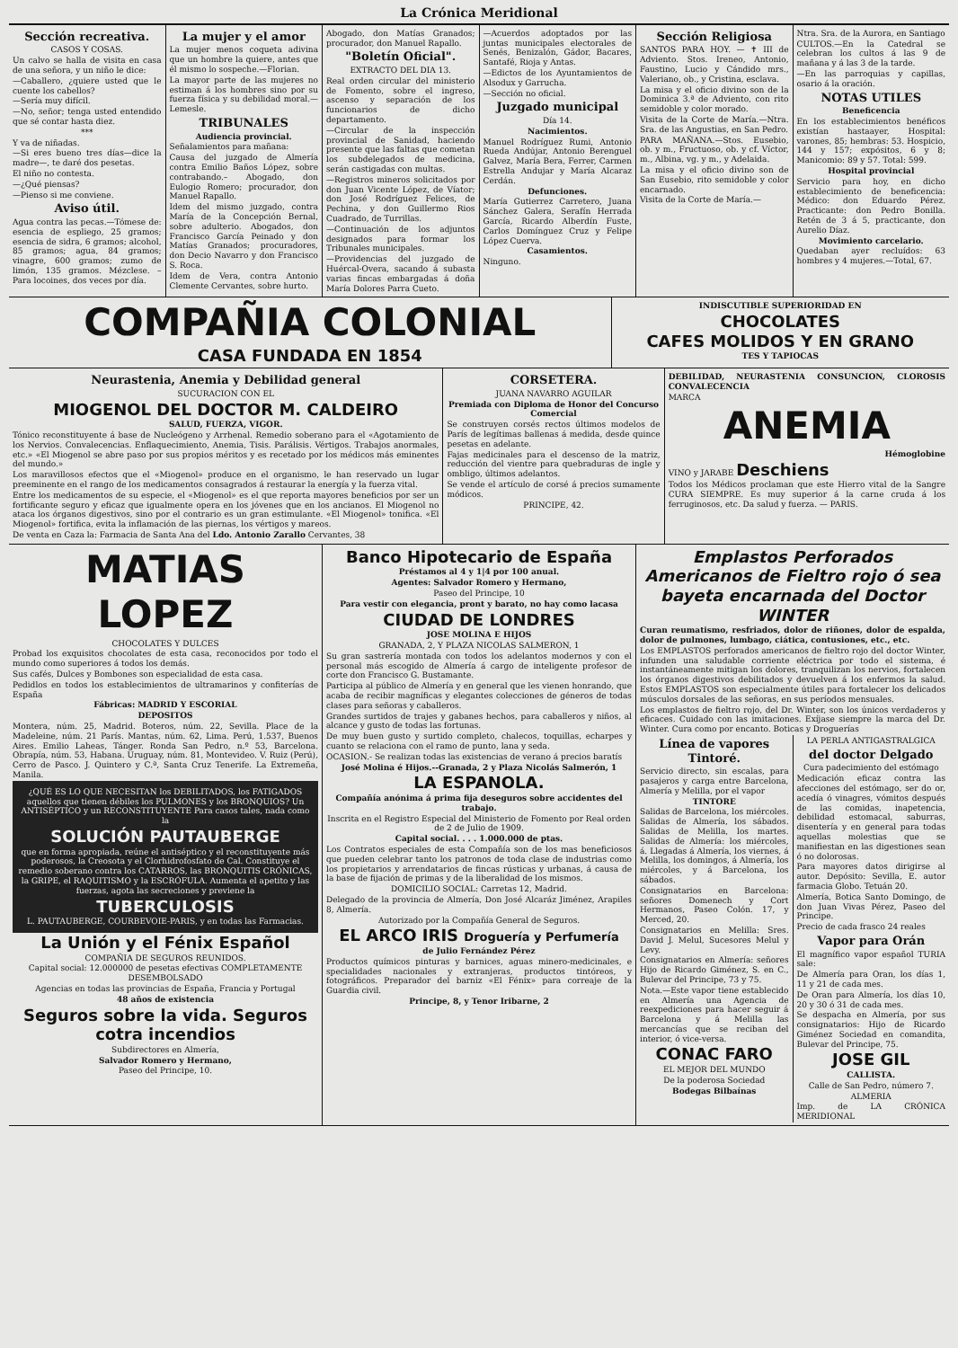La Crónica Meridional
Sección recreativa.
CASOS Y COSAS.
Un calvo se halla de visita en casa de una señora, y un niño le dice:
—Caballero, ¿quiere usted que le cuente los cabellos?
—Sería muy difícil.
—No, señor; tenga usted entendido que sé contar hasta diez.
***
Y va de niñadas.
—Si eres bueno tres días—dice la madre—, te daré dos pesetas.
El niño no contesta.
—¿Qué piensas?
—Pienso si me conviene.
Aviso útil.
Agua contra las pecas.—Tómese de: esencia de espliego, 25 gramos; esencia de sidra, 6 gramos; alcohol, 85 gramos; agua, 84 gramos; vinagre, 600 gramos; zumo de limón, 135 gramos. Mézclese. – Para locoines, dos veces por día.
La mujer y el amor
La mujer menos coqueta adivina que un hombre la quiere, antes que él mismo lo sospeche.—Florian.
La mayor parte de las mujeres no estiman á los hombres sino por su fuerza física y su debilidad moral.—Lemesle.
TRIBUNALES
Audiencia provincial.
Señalamientos para mañana:
Causa del juzgado de Almería contra Emilio Baños López, sobre contrabando.– Abogado, don Eulogio Romero; procurador, don Manuel Rapallo.
Idem del mismo juzgado, contra María de la Concepción Bernal, sobre adulterio. Abogados, don Francisco García Peinado y don Matías Granados; procuradores, don Decio Navarro y don Francisco S. Roca.
Idem de Vera, contra Antonio Clemente Cervantes, sobre hurto.
Abogado, don Matías Granados; procurador, don Manuel Rapallo.
"Boletín Oficial".
EXTRACTO DEL DIA 13.
Real orden circular del ministerio de Fomento, sobre el ingreso, ascenso y separación de los funcionarios de dicho departamento.
—Circular de la inspección provincial de Sanidad, haciendo presente que las faltas que cometan los subdelegados de medicina, serán castigadas con multas.
—Registros mineros solicitados por don Juan Vicente López, de Víator; don José Rodríguez Felices, de Pechina, y don Guillermo Rios Cuadrado, de Turrillas.
—Continuación de los adjuntos designados para formar los Tribunales municipales.
—Providencias del juzgado de Huércal-Overa, sacando á subasta varias fincas embargadas á doña María Dolores Parra Cueto.
—Acuerdos adoptados por las juntas municipales electorales de Senés, Benizalón, Gádor, Bacares, Santafé, Rioja y Antas.
—Edictos de los Ayuntamientos de Alsodux y Garrucha.
—Sección no oficial.
Juzgado municipal
Día 14.
Nacimientos.
Manuel Rodríguez Rumi, Antonio Rueda Andújar, Antonio Berenguel Galvez, María Bera, Ferrer, Carmen Estrella Andujar y María Alcaraz Cerdán.
Defunciones.
María Gutierrez Carretero, Juana Sánchez Galera, Serafín Herrada García, Ricardo Alberdín Fuste, Carlos Domínguez Cruz y Felipe López Cuerva.
Casamientos.
Ninguno.
Sección Religiosa
SANTOS PARA HOY. — ✝ III de Adviento. Stos. Ireneo, Antonio, Faustino, Lucio y Cándido mrs., Valeriano, ob., y Cristina, esclava.
La misa y el oficio divino son de la Dominica 3.ª de Adviento, con rito semidoble y color morado.
Visita de la Corte de María.—Ntra. Sra. de las Angustias, en San Pedro.
PARA MAÑANA.—Stos. Eusebio, ob. y m., Fructuoso, ob. y cf. Víctor, m., Albina, vg. y m., y Adelaida.
La misa y el oficio divino son de San Eusebio, rito semidoble y color encarnado.
Visita de la Corte de María.—
Ntra. Sra. de la Aurora, en Santiago
CULTOS.—En la Catedral se celebran los cultos á las 9 de mañana y á las 3 de la tarde.
—En las parroquias y capillas, osario á la oración.
NOTAS UTILES
Beneficencia
En los establecimientos benéficos existían hastaayer, Hospital: varones, 85; hembras: 53. Hospicio, 144 y 157; expósitos, 6 y 8; Manicomio: 89 y 57. Total: 599.
Hospital provincial
Servicio para hoy, en dicho establecimiento de beneficencia: Médico: don Eduardo Pérez. Practicante: don Pedro Bonilla. Retén de 3 á 5, practicante, don Aurelio Díaz.
Movimiento carcelario.
Quedaban ayer recluídos: 63 hombres y 4 mujeres.—Total, 67.
COMPAÑIA COLONIAL
CASA FUNDADA EN 1854
INDISCUTIBLE SUPERIORIDAD EN
CHOCOLATES
CAFES MOLIDOS Y EN GRANO
TES Y TAPIOCAS
Neurastenia, Anemia y Debilidad general
SUCURACION CON EL
MIOGENOL DEL DOCTOR M. CALDEIRO
SALUD, FUERZA, VIGOR.
Tónico reconstituyente á base de Nucleógeno y Arrhenal. Remedio soberano para el «Agotamiento de los Nervios. Convalecencias. Enflaquecimiento, Anemia, Tisis. Parálisis. Vértigos. Trabajos anormales, etc.» «El Miogenol se abre paso por sus propios méritos y es recetado por los médicos más eminentes del mundo.»
Los maravillosos efectos que el «Miogenol» produce en el organismo, le han reservado un lugar preeminente en el rango de los medicamentos consagrados á restaurar la energía y la fuerza vital.
Entre los medicamentos de su especie, el «Miogenol» es el que reporta mayores beneficios por ser un fortificante seguro y eficaz que igualmente opera en los jóvenes que en los ancianos. El Miogenol no ataca los órganos digestivos, sino por el contrario es un gran estimulante. «El Miogenol» tonifica. «El Miogenol» fortifica, evita la inflamación de las piernas, los vértigos y mareos.
De venta en Caza la: Farmacia de Santa Ana del Ldo. Antonio Zarallo Cervantes, 38
CORSETERA.
JUANA NAVARRO AGUILAR
Premiada con Diploma de Honor del Concurso Comercial
Se construyen corsés rectos últimos modelos de París de legítimas ballenas á medida, desde quince pesetas en adelante.
Fajas medicinales para el descenso de la matriz, reducción del vientre para quebraduras de ingle y ombligo, últimos adelantos.
Se vende el artículo de corsé á precios sumamente módicos.
PRINCIPE, 42.
DEBILIDAD, NEURASTENIA CONSUNCION, CLOROSIS CONVALECENCIA
MARCA
ANEMIA
Hémoglobine
VINO y JARABE Deschiens
Todos los Médicos proclaman que este Hierro vital de la Sangre CURA SIEMPRE. Es muy superior á la carne cruda á los ferruginosos, etc. Da salud y fuerza. — PARIS.
MATIAS LOPEZ
CHOCOLATES Y DULCES
Probad los exquisitos chocolates de esta casa, reconocidos por todo el mundo como superiores á todos los demás.
Sus cafés, Dulces y Bombones son especialidad de esta casa.
Pedidlos en todos los establecimientos de ultramarinos y confiterías de España
Fábricas: MADRID Y ESCORIAL
DEPOSITOS
Montera, núm. 25, Madrid. Boteros, núm. 22, Sevilla. Place de la Madeleine, núm. 21 París. Mantas, núm. 62, Lima. Perú, 1.537, Buenos Aires. Emilio Laheas, Tánger. Ronda San Pedro, n.º 53, Barcelona. Obrapía, núm. 53, Habana. Uruguay, núm. 81, Montevideo. V. Ruiz (Perú), Cerro de Pasco. J. Quintero y C.ª, Santa Cruz Tenerife. La Extremeña, Manila.
¿QUÉ ES LO QUE NECESITAN los DEBILITADOS, los FATIGADOS aquellos que tienen débiles los PULMONES y los BRONQUIOS? Un ANTISÉPTICO y un RECONSTITUYENTE Para casos tales, nada como la
SOLUCIÓN PAUTAUBERGE
que en forma apropiada, reúne el antiséptico y el reconstituyente más poderosos, la Creosota y el Clorhidrofosfato de Cal. Constituye el remedio soberano contra los CATARROS, las BRONQUITIS CRÓNICAS, la GRIPE, el RAQUITISMO y la ESCRÓFULA. Aumenta el apetito y las fuerzas, agota las secreciones y previene la
TUBERCULOSIS
L. PAUTAUBERGE, COURBEVOIE-PARIS, y en todas las Farmacias.
La Unión y el Fénix Español
COMPAÑIA DE SEGUROS REUNIDOS.
Capital social: 12.000000 de pesetas efectivas COMPLETAMENTE DESEMBOLSADO
Agencias en todas las provincias de España, Francia y Portugal
48 años de existencia
Seguros sobre la vida. Seguros cotra incendios
Subdirectores en Almería,
Salvador Romero y Hermano,
Paseo del Principe, 10.
Banco Hipotecario de España
Préstamos al 4 y 1|4 por 100 anual.
Agentes: Salvador Romero y Hermano,
Paseo del Principe, 10
Para vestir con elegancia, pront y barato, no hay como lacasa
CIUDAD DE LONDRES
JOSE MOLINA E HIJOS
GRANADA, 2, Y PLAZA NICOLAS SALMERON, 1
Su gran sastrería montada con todos los adelantos modernos y con el personal más escogido de Almería á cargo de inteligente profesor de corte don Francisco G. Bustamante.
Participa al público de Almería y en general que les vienen honrando, que acaba de recibir magníficas y elegantes colecciones de géneros de todas clases para señoras y caballeros.
Grandes surtidos de trajes y gabanes hechos, para caballeros y niños, al alcance y gusto de todas las fortunas.
De muy buen gusto y surtido completo, chalecos, toquillas, echarpes y cuanto se relaciona con el ramo de punto, lana y seda.
OCASION.- Se realizan todas las existencias de verano á precios baratís
José Molina é Hijos.--Granada, 2 y Plaza Nicolás Salmerón, 1
LA ESPANOLA.
Compañía anónima á prima fija deseguros sobre accidentes del trabajo.
Inscrita en el Registro Especial del Ministerio de Fomento por Real orden de 2 de Julio de 1909.
Capital social. . . . 1.000.000 de ptas.
Los Contratos especiales de esta Compañía son de los mas beneficiosos que pueden celebrar tanto los patronos de toda clase de industrias como los propietarios y arrendatarios de fincas rústicas y urbanas, á causa de la base de fijación de primas y de la liberalidad de los mismos.
DOMICILIO SOCIAL: Carretas 12, Madrid.
Delegado de la provincia de Almería, Don José Alcaráz Jiménez, Arapiles 8, Almería.
Autorizado por la Compañía General de Seguros.
EL ARCO IRIS Droguería y Perfumería
de Julio Fernández Pérez
Productos químicos pinturas y barnices, aguas minero-medicinales, e specialidades nacionales y extranjeras, productos tintóreos, y fotográficos. Preparador del barniz «El Fénix» para correaje de la Guardia civil.
Principe, 8, y Tenor Iribarne, 2
Emplastos Perforados Americanos de Fieltro rojo ó sea bayeta encarnada del Doctor WINTER
Curan reumatismo, resfriados, dolor de riñones, dolor de espalda, dolor de pulmones, lumbago, ciática, contusiones, etc., etc.
Los EMPLASTOS perforados americanos de fieltro rojo del doctor Winter, infunden una saludable corriente eléctrica por todo el sistema, é instantáneamente mitigan los dolores, tranquilizan los nervios, fortalecen los órganos digestivos debilitados y devuelven á los enfermos la salud. Estos EMPLASTOS son especialmente útiles para fortalecer los delicados músculos dorsales de las señoras, en sus períodos mensuales.
Los emplastos de fieltro rojo, del Dr. Winter, son los únicos verdaderos y eficaces. Cuidado con las imitaciones. Exíjase siempre la marca del Dr. Winter. Cura como por encanto. Boticas y Droguerías
Línea de vapores Tintoré.
Servicio directo, sin escalas, para pasajeros y carga entre Barcelona, Almería y Melilla, por el vapor
TINTORE
Salidas de Barcelona, los miércoles. Salidas de Almería, los sábados. Salidas de Melilla, los martes. Salidas de Almería: los miércoles, á. Llegadas á Almería, los viernes, á Melilla, los domingos, á Almería, los miércoles, y á Barcelona, los sábados.
Consignatarios en Barcelona: señores Domenech y Cort Hermanos, Paseo Colón. 17, y Merced, 20.
Consignatarios en Melilla: Sres. David J. Melul, Sucesores Melul y Levy.
Consignatarios en Almería: señores Hijo de Ricardo Giménez, S. en C., Bulevar del Principe, 73 y 75.
Nota.—Este vapor tiene establecido en Almería una Agencia de reexpediciones para hacer seguir á Barcelona y á Melilla las mercancías que se reciban del interior, ó vice-versa.
CONAC FARO
EL MEJOR DEL MUNDO
De la poderosa Sociedad
Bodegas Bilbaínas
LA PERLA ANTIGASTRALGICA
del doctor Delgado
Cura padecimiento del estómago
Medicación eficaz contra las afecciones del estómago, ser do or, acedía ó vinagres, vómitos después de las comidas, inapetencia, debilidad estomacal, saburras, disentería y en general para todas aquellas molestias que se manifiestan en las digestiones sean ó no dolorosas.
Para mayores datos dirigirse al autor. Depósito: Sevilla, E. autor farmacia Globo. Tetuán 20.
Almería, Botica Santo Domingo, de don Juan Vivas Pérez, Paseo del Principe.
Precio de cada frasco 24 reales
Vapor para Orán
El magnífico vapor español TURIA sale:
De Almería para Oran, los días 1, 11 y 21 de cada mes.
De Oran para Almería, los días 10, 20 y 30 ó 31 de cada mes.
Se despacha en Almería, por sus consignatarios: Hijo de Ricardo Giménez Sociedad en comandita, Bulevar del Principe, 75.
JOSE GIL
CALLISTA.
Calle de San Pedro, número 7.
ALMERIA
Imp. de LA CRÓNICA MERIDIONAL